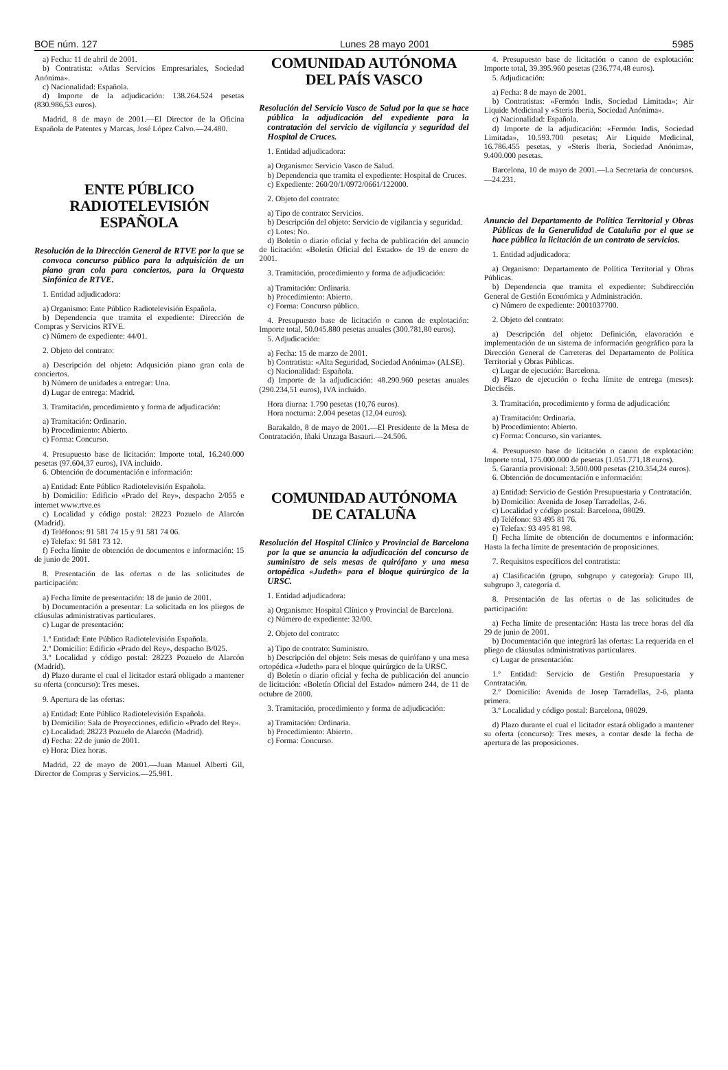BOE núm. 127 Lunes 28 mayo 2001 5985
a) Fecha: 11 de abril de 2001.
b) Contratista: «Atlas Servicios Empresariales, Sociedad Anónima».
c) Nacionalidad: Española.
d) Importe de la adjudicación: 138.264.524 pesetas (830.986,53 euros).
Madrid, 8 de mayo de 2001.—El Director de la Oficina Española de Patentes y Marcas, José López Calvo.—24.480.
ENTE PÚBLICO
RADIOTELEVISIÓN ESPAÑOLA
Resolución de la Dirección General de RTVE por la que se convoca concurso público para la adquisición de un piano gran cola para conciertos, para la Orquesta Sinfónica de RTVE.
1. Entidad adjudicadora:
a) Organismo: Ente Público Radiotelevisión Española.
b) Dependencia que tramita el expediente: Dirección de Compras y Servicios RTVE.
c) Número de expediente: 44/01.
2. Objeto del contrato:
a) Descripción del objeto: Adqusición piano gran cola de conciertos.
b) Número de unidades a entregar: Una.
d) Lugar de entrega: Madrid.
3. Tramitación, procedimiento y forma de adjudicación:
a) Tramitación: Ordinario.
b) Procedimiento: Abierto.
c) Forma: Concurso.
4. Presupuesto base de licitación: Importe total, 16.240.000 pesetas (97.604,37 euros), IVA incluido.
6. Obtención de documentación e información:
a) Entidad: Ente Público Radiotelevisión Española.
b) Domicilio: Edificio «Prado del Rey», despacho 2/055 e internet www.rtve.es
c) Localidad y código postal: 28223 Pozuelo de Alarcón (Madrid).
d) Teléfonos: 91 581 74 15 y 91 581 74 06.
e) Telefax: 91 581 73 12.
f) Fecha límite de obtención de documentos e información: 15 de junio de 2001.
8. Presentación de las ofertas o de las solicitudes de participación:
a) Fecha límite de presentación: 18 de junio de 2001.
b) Documentación a presentar: La solicitada en los pliegos de cláusulas administrativas particulares.
c) Lugar de presentación:
1.º Entidad: Ente Público Radiotelevisión Española.
2.º Domicilio: Edificio «Prado del Rey», despacho B/025.
3.º Localidad y código postal: 28223 Pozuelo de Alarcón (Madrid).
d) Plazo durante el cual el licitador estará obligado a mantener su oferta (concurso): Tres meses.
9. Apertura de las ofertas:
a) Entidad: Ente Público Radiotelevisión Española.
b) Domicilio: Sala de Proyecciones, edificio «Prado del Rey».
c) Localidad: 28223 Pozuelo de Alarcón (Madrid).
d) Fecha: 22 de junio de 2001.
e) Hora: Diez horas.
Madrid, 22 de mayo de 2001.—Juan Manuel Alberti Gil, Director de Compras y Servicios.—25.981.
COMUNIDAD AUTÓNOMA
DEL PAÍS VASCO
Resolución del Servicio Vasco de Salud por la que se hace pública la adjudicación del expediente para la contratación del servicio de vigilancia y seguridad del Hospital de Cruces.
1. Entidad adjudicadora:
a) Organismo: Servicio Vasco de Salud.
b) Dependencia que tramita el expediente: Hospital de Cruces.
c) Expediente: 260/20/1/0972/0661/122000.
2. Objeto del contrato:
a) Tipo de contrato: Servicios.
b) Descripción del objeto: Servicio de vigilancia y seguridad.
c) Lotes: No.
d) Boletín o diario oficial y fecha de publicación del anuncio de licitación: «Boletín Oficial del Estado» de 19 de enero de 2001.
3. Tramitación, procedimiento y forma de adjudicación:
a) Tramitación: Ordinaria.
b) Procedimiento: Abierto.
c) Forma: Concurso público.
4. Presupuesto base de licitación o canon de explotación: Importe total, 50.045.880 pesetas anuales (300.781,80 euros).
5. Adjudicación:
a) Fecha: 15 de marzo de 2001.
b) Contratista: «Alta Seguridad, Sociedad Anónima» (ALSE).
c) Nacionalidad: Española.
d) Importe de la adjudicación: 48.290.960 pesetas anuales (290.234,51 euros), IVA incluido.
Hora diurna: 1.790 pesetas (10,76 euros).
Hora nocturna: 2.004 pesetas (12,04 euros).
Barakaldo, 8 de mayo de 2001.—El Presidente de la Mesa de Contratación, Iñaki Unzaga Basauri.—24.506.
COMUNIDAD AUTÓNOMA
DE CATALUÑA
Resolución del Hospital Clínico y Provincial de Barcelona por la que se anuncia la adjudicación del concurso de suministro de seis mesas de quirófano y una mesa ortopédica «Judeth» para el bloque quirúrgico de la URSC.
1. Entidad adjudicadora:
a) Organismo: Hospital Clínico y Provincial de Barcelona.
c) Número de expediente: 32/00.
2. Objeto del contrato:
a) Tipo de contrato: Suministro.
b) Descripción del objeto: Seis mesas de quirófano y una mesa ortopédica «Judeth» para el bloque quirúrgico de la URSC.
d) Boletín o diario oficial y fecha de publicación del anuncio de licitación: «Boletín Oficial del Estado» número 244, de 11 de octubre de 2000.
3. Tramitación, procedimiento y forma de adjudicación:
a) Tramitación: Ordinaria.
b) Procedimiento: Abierto.
c) Forma: Concurso.
4. Presupuesto base de licitación o canon de explotación: Importe total, 39.395.960 pesetas (236.774,48 euros).
5. Adjudicación:
a) Fecha: 8 de mayo de 2001.
b) Contratistas: «Fermón Indis, Sociedad Limitada»; Air Liquide Medicinal y «Steris Iberia, Sociedad Anónima».
c) Nacionalidad: Española.
d) Importe de la adjudicación: «Fermón Indis, Sociedad Limitada», 10.593.700 pesetas; Air Liquide Medicinal, 16.786.455 pesetas, y «Steris Iberia, Sociedad Anónima», 9.400.000 pesetas.
Barcelona, 10 de mayo de 2001.—La Secretaria de concursos.—24.231.
Anuncio del Departamento de Política Territorial y Obras Públicas de la Generalidad de Cataluña por el que se hace pública la licitación de un contrato de servicios.
1. Entidad adjudicadora:
a) Organismo: Departamento de Política Territorial y Obras Públicas.
b) Dependencia que tramita el expediente: Subdirección General de Gestión Económica y Administración.
c) Número de expediente: 2001037700.
2. Objeto del contrato:
a) Descripción del objeto: Definición, elavoración e implementación de un sistema de información geográfico para la Dirección General de Carreteras del Departamento de Política Territorial y Obras Públicas.
c) Lugar de ejecución: Barcelona.
d) Plazo de ejecución o fecha límite de entrega (meses): Dieciséis.
3. Tramitación, procedimiento y forma de adjudicación:
a) Tramitación: Ordinaria.
b) Procedimiento: Abierto.
c) Forma: Concurso, sin variantes.
4. Presupuesto base de licitación o canon de explotación: Importe total, 175.000.000 de pesetas (1.051.771,18 euros).
5. Garantía provisional: 3.500.000 pesetas (210.354,24 euros).
6. Obtención de documentación e información:
a) Entidad: Servicio de Gestión Presupuestaria y Contratación.
b) Domicilio: Avenida de Josep Tarradellas, 2-6.
c) Localidad y código postal: Barcelona, 08029.
d) Teléfono: 93 495 81 76.
e) Telefax: 93 495 81 98.
f) Fecha límite de obtención de documentos e información: Hasta la fecha límite de presentación de proposiciones.
7. Requisitos específicos del contratista:
a) Clasificación (grupo, subgrupo y categoría): Grupo III, subgrupo 3, categoría d.
8. Presentación de las ofertas o de las solicitudes de participación:
a) Fecha límite de presentación: Hasta las trece horas del día 29 de junio de 2001.
b) Documentación que integrará las ofertas: La requerida en el pliego de cláusulas administrativas particulares.
c) Lugar de presentación:
1.º Entidad: Servicio de Gestión Presupuestaria y Contratación.
2.º Domicilio: Avenida de Josep Tarradellas, 2-6, planta primera.
3.º Localidad y código postal: Barcelona, 08029.
d) Plazo durante el cual el licitador estará obligado a mantener su oferta (concurso): Tres meses, a contar desde la fecha de apertura de las proposiciones.